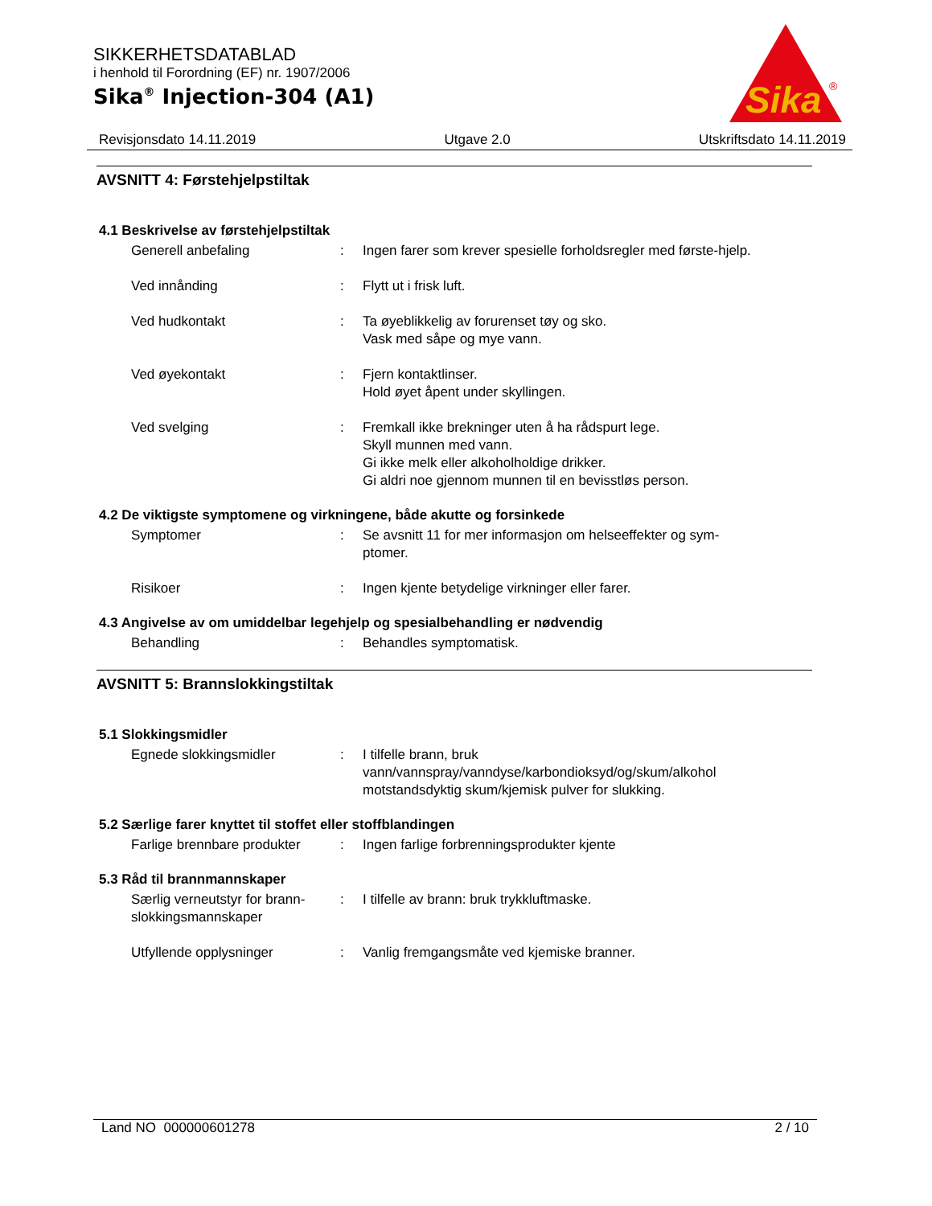SIKKERHETSDATABLAD
i henhold til Forordning (EF) nr. 1907/2006
Sika<sup>®</sup> Injection-304 (A1)
Sika
®
Revisjonsdato 14.11.2019 Utgave 2.0 Utskriftsdato 14.11.2019
AVSNITT 4: Førstehjelpstiltak
4.1 Beskrivelse av førstehjelpstiltak
Generell anbefaling : Ingen farer som krever spesielle forholdsregler med første-hjelp.
Ved innånding : Flytt ut i frisk luft.
Ved hudkontakt : Ta øyeblikkelig av forurenset tøy og sko.
Vask med såpe og mye vann.
Ved øyekontakt : Fjern kontaktlinser.
Hold øyet åpent under skyllingen.
Ved svelging : Fremkall ikke brekninger uten å ha rådspurt lege.
Skyll munnen med vann.
Gi ikke melk eller alkoholholdige drikker.
Gi aldri noe gjennom munnen til en bevisstløs person.
4.2 De viktigste symptomene og virkningene, både akutte og forsinkede
Symptomer : Se avsnitt 11 for mer informasjon om helseeffekter og sym-ptomer.
Risikoer : Ingen kjente betydelige virkninger eller farer.
4.3 Angivelse av om umiddelbar legehjelp og spesialbehandling er nødvendig
Behandling : Behandles symptomatisk.
AVSNITT 5: Brannslokkingstiltak
5.1 Slokkingsmidler
Egnede slokkingsmidler : I tilfelle brann, bruk vann/vannspray/vanndyse/karbondioksyd/og/skum/alkohol motstandsdyktig skum/kjemisk pulver for slukking.
5.2 Særlige farer knyttet til stoffet eller stoffblandingen
Farlige brennbare produkter
: Ingen farlige forbrenningsprodukter kjente
5.3 Råd til brannmannskaper
Særlig verneutstyr for brann-slokkingsmannskaper
: I tilfelle av brann: bruk trykkluftmaske.
Utfyllende opplysninger : Vanlig fremgangsmåte ved kjemiske branner.
Land NO 000000601278 2 / 10